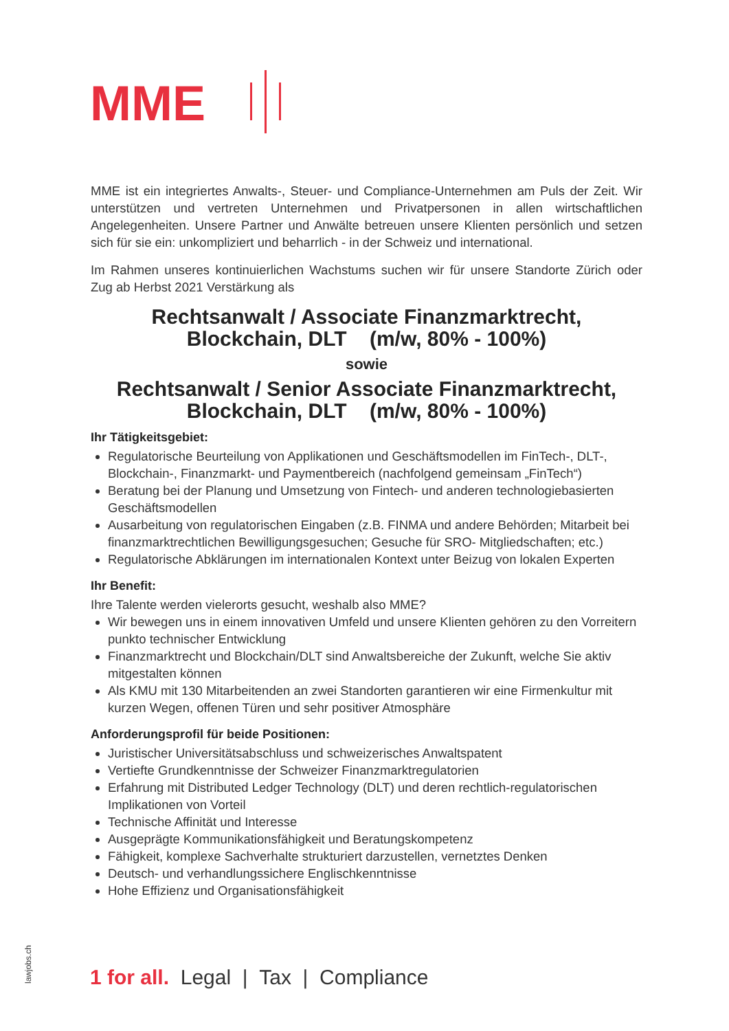MME
MME ist ein integriertes Anwalts-, Steuer- und Compliance-Unternehmen am Puls der Zeit. Wir unterstützen und vertreten Unternehmen und Privatpersonen in allen wirtschaftlichen Angelegenheiten. Unsere Partner und Anwälte betreuen unsere Klienten persönlich und setzen sich für sie ein: unkompliziert und beharrlich - in der Schweiz und international.
Im Rahmen unseres kontinuierlichen Wachstums suchen wir für unsere Standorte Zürich oder Zug ab Herbst 2021 Verstärkung als
Rechtsanwalt / Associate Finanzmarktrecht,
Blockchain, DLT (m/w, 80% - 100%)
sowie
Rechtsanwalt / Senior Associate Finanzmarktrecht,
Blockchain, DLT (m/w, 80% - 100%)
Ihr Tätigkeitsgebiet:
Regulatorische Beurteilung von Applikationen und Geschäftsmodellen im FinTech-, DLT-, Blockchain-, Finanzmarkt- und Paymentbereich (nachfolgend gemeinsam „FinTech“)
Beratung bei der Planung und Umsetzung von Fintech- und anderen technologiebasierten Geschäftsmodellen
Ausarbeitung von regulatorischen Eingaben (z.B. FINMA und andere Behörden; Mitarbeit bei finanzmarktrechtlichen Bewilligungsgesuchen; Gesuche für SRO- Mitgliedschaften; etc.)
Regulatorische Abklärungen im internationalen Kontext unter Beizug von lokalen Experten
Ihr Benefit:
Ihre Talente werden vielerorts gesucht, weshalb also MME?
Wir bewegen uns in einem innovativen Umfeld und unsere Klienten gehören zu den Vorreitern punkto technischer Entwicklung
Finanzmarktrecht und Blockchain/DLT sind Anwaltsbereiche der Zukunft, welche Sie aktiv mitgestalten können
Als KMU mit 130 Mitarbeitenden an zwei Standorten garantieren wir eine Firmenkultur mit kurzen Wegen, offenen Türen und sehr positiver Atmosphäre
Anforderungsprofil für beide Positionen:
Juristischer Universitätsabschluss und schweizerisches Anwaltspatent
Vertiefte Grundkenntnisse der Schweizer Finanzmarktregulatorien
Erfahrung mit Distributed Ledger Technology (DLT) und deren rechtlich-regulatorischen Implikationen von Vorteil
Technische Affinität und Interesse
Ausgeprägte Kommunikationsfähigkeit und Beratungskompetenz
Fähigkeit, komplexe Sachverhalte strukturiert darzustellen, vernetztes Denken
Deutsch- und verhandlungssichere Englischkenntnisse
Hohe Effizienz und Organisationsfähigkeit
lawjobs.ch
1 for all. Legal | Tax | Compliance